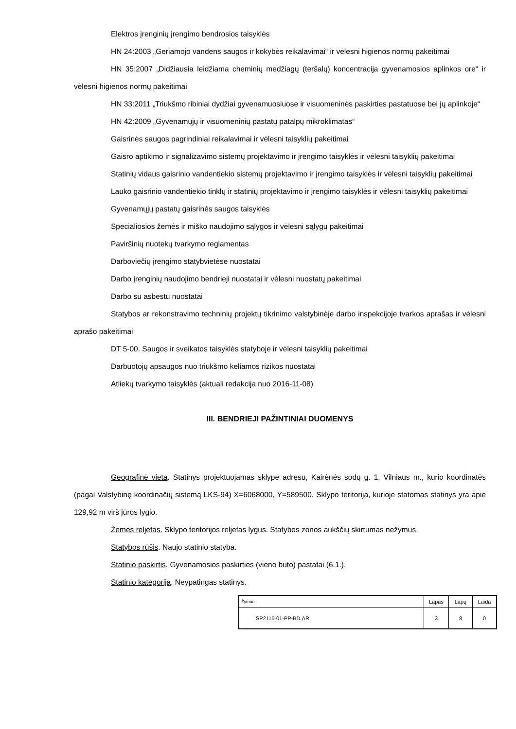Elektros įrenginių įrengimo bendrosios taisyklės
HN 24:2003 „Geriamojo vandens saugos ir kokybės reikalavimai“ ir vėlesni higienos normų pakeitimai
HN 35:2007 „Didžiausia leidžiama cheminių medžiagų (teršalų) koncentracija gyvenamosios aplinkos ore“ ir vėlesni higienos normų pakeitimai
HN 33:2011 „Triukšmo ribiniai dydžiai gyvenamuosiuose ir visuomeninės paskirties pastatuose bei jų aplinkoje“
HN 42:2009 „Gyvenamųjų ir visuomeninių pastatų patalpų mikroklimatas“
Gaisrinės saugos pagrindiniai reikalavimai ir vėlesni taisyklių pakeitimai
Gaisro aptikimo ir signalizavimo sistemų projektavimo ir įrengimo taisyklės ir vėlesni taisyklių pakeitimai
Statinių vidaus gaisrinio vandentiekio sistemų projektavimo ir įrengimo taisyklės ir vėlesni taisyklių pakeitimai
Lauko gaisrinio vandentiekio tinklų ir statinių projektavimo ir įrengimo taisyklės ir vėlesni taisyklių pakeitimai
Gyvenamųjų pastatų gaisrinės saugos taisyklės
Specialiosios žemės ir miško naudojimo sąlygos ir vėlesni sąlygų pakeitimai
Paviršinių nuotekų tvarkymo reglamentas
Darboviečių įrengimo statybvietėse nuostatai
Darbo įrenginių naudojimo bendrieji nuostatai ir vėlesni nuostatų pakeitimai
Darbo su asbestu nuostatai
Statybos ar rekonstravimo techninių projektų tikrinimo valstybinėje darbo inspekcijoje tvarkos aprašas ir vėlesni aprašo pakeitimai
DT 5-00. Saugos ir sveikatos taisyklės statyboje ir vėlesni taisyklių pakeitimai
Darbuotojų apsaugos nuo triukšmo keliamos rizikos nuostatai
Atliekų tvarkymo taisyklės (aktuali redakcija nuo 2016-11-08)
III. BENDRIEJI PAŽINTINIAI DUOMENYS
Geografinė vieta. Statinys projektuojamas sklype adresu, Kairėnės sodų g. 1, Vilniaus m., kurio koordinatės (pagal Valstybinę koordinačių sistemą LKS-94) X=6068000, Y=589500. Sklypo teritorija, kurioje statomas statinys yra apie 129,92 m virš jūros lygio.
Žemės reljefas. Sklypo teritorijos reljefas lygus. Statybos zonos aukščių skirtumas nežymus.
Statybos rūšis. Naujo statinio statyba.
Statinio paskirtis. Gyvenamosios paskirties (vieno buto) pastatai (6.1.).
Statinio kategorija. Neypatingas statinys.
| Žymuo | Lapas | Lapų | Laida |
| SP2116-01-PP-BD.AR | 3 | 8 | 0 |